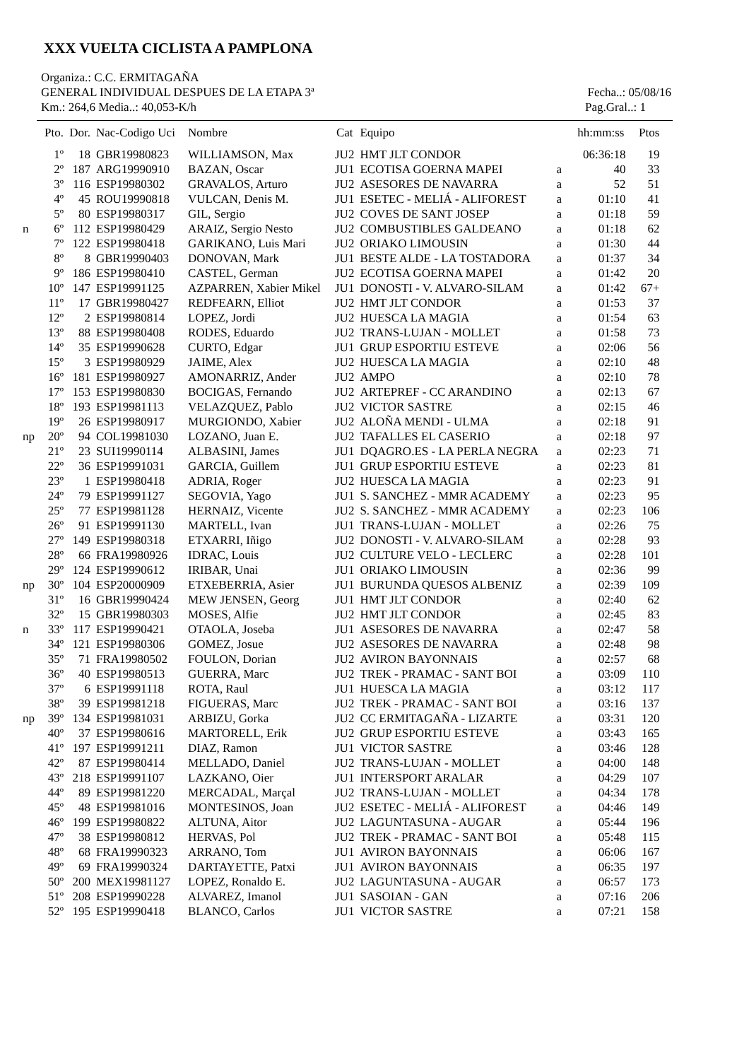XXX VUELTA CICLISTA A PAMPLONA
Organiza.: C.C. ERMITAGAÑA
GENERAL INDIVIDUAL DESPUES DE LA ETAPA 3ª Fecha..: 05/08/16
Km.: 264,6 Media..: 40,053-K/h Pag.Gral..: 1
| | Pto. | Dor. | Nac-Codigo Uci | Nombre | Cat | Equipo | | hh:mm:ss | Ptos |
| --- | --- | --- | --- | --- | --- | --- | --- | --- | --- |
| | 1º | 18 | GBR19980823 | WILLIAMSON, Max | JU2 | HMT JLT CONDOR | | 06:36:18 | 19 |
| | 2º | 187 | ARG19990910 | BAZAN, Oscar | JU1 | ECOTISA GOERNA MAPEI | a | 40 | 33 |
| | 3º | 116 | ESP19980302 | GRAVALOS, Arturo | JU2 | ASESORES DE NAVARRA | a | 52 | 51 |
| | 4º | 45 | ROU19990818 | VULCAN, Denis M. | JU1 | ESETEC - MELIÁ - ALIFOREST | a | 01:10 | 41 |
| | 5º | 80 | ESP19980317 | GIL, Sergio | JU2 | COVES DE SANT JOSEP | a | 01:18 | 59 |
| n | 6º | 112 | ESP19980429 | ARAIZ, Sergio Nesto | JU2 | COMBUSTIBLES GALDEANO | a | 01:18 | 62 |
| | 7º | 122 | ESP19980418 | GARIKANO, Luis Mari | JU2 | ORIAKO LIMOUSIN | a | 01:30 | 44 |
| | 8º | 8 | GBR19990403 | DONOVAN, Mark | JU1 | BESTE ALDE - LA TOSTADORA | a | 01:37 | 34 |
| | 9º | 186 | ESP19980410 | CASTEL, German | JU2 | ECOTISA GOERNA MAPEI | a | 01:42 | 20 |
| | 10º | 147 | ESP19991125 | AZPARREN, Xabier Mikel | JU1 | DONOSTI - V. ALVARO-SILAM | a | 01:42 | 67+ |
| | 11º | 17 | GBR19980427 | REDFEARN, Elliot | JU2 | HMT JLT CONDOR | a | 01:53 | 37 |
| | 12º | 2 | ESP19980814 | LOPEZ, Jordi | JU2 | HUESCA LA MAGIA | a | 01:54 | 63 |
| | 13º | 88 | ESP19980408 | RODES, Eduardo | JU2 | TRANS-LUJAN - MOLLET | a | 01:58 | 73 |
| | 14º | 35 | ESP19990628 | CURTO, Edgar | JU1 | GRUP ESPORTIU ESTEVE | a | 02:06 | 56 |
| | 15º | 3 | ESP19980929 | JAIME, Alex | JU2 | HUESCA LA MAGIA | a | 02:10 | 48 |
| | 16º | 181 | ESP19980927 | AMONARRIZ, Ander | JU2 | AMPO | a | 02:10 | 78 |
| | 17º | 153 | ESP19980830 | BOCIGAS, Fernando | JU2 | ARTEPREF - CC ARANDINO | a | 02:13 | 67 |
| | 18º | 193 | ESP19981113 | VELAZQUEZ, Pablo | JU2 | VICTOR SASTRE | a | 02:15 | 46 |
| | 19º | 26 | ESP19980917 | MURGIONDO, Xabier | JU2 | ALOÑA MENDI - ULMA | a | 02:18 | 91 |
| np | 20º | 94 | COL19981030 | LOZANO, Juan E. | JU2 | TAFALLES EL CASERIO | a | 02:18 | 97 |
| | 21º | 23 | SUI19990114 | ALBASINI, James | JU1 | DQAGRO.ES - LA PERLA NEGRA | a | 02:23 | 71 |
| | 22º | 36 | ESP19991031 | GARCIA, Guillem | JU1 | GRUP ESPORTIU ESTEVE | a | 02:23 | 81 |
| | 23º | 1 | ESP19980418 | ADRIA, Roger | JU2 | HUESCA LA MAGIA | a | 02:23 | 91 |
| | 24º | 79 | ESP19991127 | SEGOVIA, Yago | JU1 | S. SANCHEZ - MMR ACADEMY | a | 02:23 | 95 |
| | 25º | 77 | ESP19981128 | HERNAIZ, Vicente | JU2 | S. SANCHEZ - MMR ACADEMY | a | 02:23 | 106 |
| | 26º | 91 | ESP19991130 | MARTELL, Ivan | JU1 | TRANS-LUJAN - MOLLET | a | 02:26 | 75 |
| | 27º | 149 | ESP19980318 | ETXARRI, Iñigo | JU2 | DONOSTI - V. ALVARO-SILAM | a | 02:28 | 93 |
| | 28º | 66 | FRA19980926 | IDRAC, Louis | JU2 | CULTURE VELO - LECLERC | a | 02:28 | 101 |
| | 29º | 124 | ESP19990612 | IRIBAR, Unai | JU1 | ORIAKO LIMOUSIN | a | 02:36 | 99 |
| np | 30º | 104 | ESP20000909 | ETXEBERRIA, Asier | JU1 | BURUNDA QUESOS ALBENIZ | a | 02:39 | 109 |
| | 31º | 16 | GBR19990424 | MEW JENSEN, Georg | JU1 | HMT JLT CONDOR | a | 02:40 | 62 |
| | 32º | 15 | GBR19980303 | MOSES, Alfie | JU2 | HMT JLT CONDOR | a | 02:45 | 83 |
| n | 33º | 117 | ESP19990421 | OTAOLA, Joseba | JU1 | ASESORES DE NAVARRA | a | 02:47 | 58 |
| | 34º | 121 | ESP19980306 | GOMEZ, Josue | JU2 | ASESORES DE NAVARRA | a | 02:48 | 98 |
| | 35º | 71 | FRA19980502 | FOULON, Dorian | JU2 | AVIRON BAYONNAIS | a | 02:57 | 68 |
| | 36º | 40 | ESP19980513 | GUERRA, Marc | JU2 | TREK - PRAMAC - SANT BOI | a | 03:09 | 110 |
| | 37º | 6 | ESP19991118 | ROTA, Raul | JU1 | HUESCA LA MAGIA | a | 03:12 | 117 |
| | 38º | 39 | ESP19981218 | FIGUERAS, Marc | JU2 | TREK - PRAMAC - SANT BOI | a | 03:16 | 137 |
| np | 39º | 134 | ESP19981031 | ARBIZU, Gorka | JU2 | CC ERMITAGAÑA - LIZARTE | a | 03:31 | 120 |
| | 40º | 37 | ESP19980616 | MARTORELL, Erik | JU2 | GRUP ESPORTIU ESTEVE | a | 03:43 | 165 |
| | 41º | 197 | ESP19991211 | DIAZ, Ramon | JU1 | VICTOR SASTRE | a | 03:46 | 128 |
| | 42º | 87 | ESP19980414 | MELLADO, Daniel | JU2 | TRANS-LUJAN - MOLLET | a | 04:00 | 148 |
| | 43º | 218 | ESP19991107 | LAZKANO, Oier | JU1 | INTERSPORT ARALAR | a | 04:29 | 107 |
| | 44º | 89 | ESP19981220 | MERCADAL, Marçal | JU2 | TRANS-LUJAN - MOLLET | a | 04:34 | 178 |
| | 45º | 48 | ESP19981016 | MONTESINOS, Joan | JU2 | ESETEC - MELIÁ - ALIFOREST | a | 04:46 | 149 |
| | 46º | 199 | ESP19980822 | ALTUNA, Aitor | JU2 | LAGUNTASUNA - AUGAR | a | 05:44 | 196 |
| | 47º | 38 | ESP19980812 | HERVAS, Pol | JU2 | TREK - PRAMAC - SANT BOI | a | 05:48 | 115 |
| | 48º | 68 | FRA19990323 | ARRANO, Tom | JU1 | AVIRON BAYONNAIS | a | 06:06 | 167 |
| | 49º | 69 | FRA19990324 | DARTAYETTE, Patxi | JU1 | AVIRON BAYONNAIS | a | 06:35 | 197 |
| | 50º | 200 | MEX19981127 | LOPEZ, Ronaldo E. | JU2 | LAGUNTASUNA - AUGAR | a | 06:57 | 173 |
| | 51º | 208 | ESP19990228 | ALVAREZ, Imanol | JU1 | SASOIAN - GAN | a | 07:16 | 206 |
| | 52º | 195 | ESP19990418 | BLANCO, Carlos | JU1 | VICTOR SASTRE | a | 07:21 | 158 |